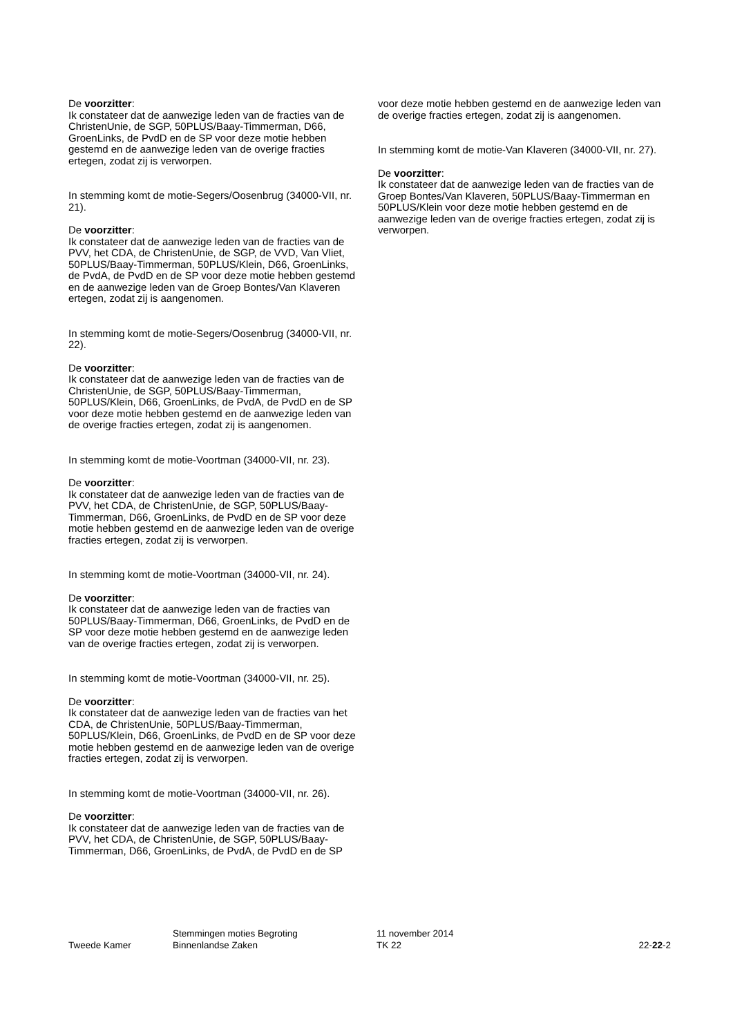De voorzitter:
Ik constateer dat de aanwezige leden van de fracties van de ChristenUnie, de SGP, 50PLUS/Baay-Timmerman, D66, GroenLinks, de PvdD en de SP voor deze motie hebben gestemd en de aanwezige leden van de overige fracties ertegen, zodat zij is verworpen.
In stemming komt de motie-Segers/Oosenbrug (34000-VII, nr. 21).
De voorzitter:
Ik constateer dat de aanwezige leden van de fracties van de PVV, het CDA, de ChristenUnie, de SGP, de VVD, Van Vliet, 50PLUS/Baay-Timmerman, 50PLUS/Klein, D66, GroenLinks, de PvdA, de PvdD en de SP voor deze motie hebben gestemd en de aanwezige leden van de Groep Bontes/Van Klaveren ertegen, zodat zij is aangenomen.
In stemming komt de motie-Segers/Oosenbrug (34000-VII, nr. 22).
De voorzitter:
Ik constateer dat de aanwezige leden van de fracties van de ChristenUnie, de SGP, 50PLUS/Baay-Timmerman, 50PLUS/Klein, D66, GroenLinks, de PvdA, de PvdD en de SP voor deze motie hebben gestemd en de aanwezige leden van de overige fracties ertegen, zodat zij is aangenomen.
In stemming komt de motie-Voortman (34000-VII, nr. 23).
De voorzitter:
Ik constateer dat de aanwezige leden van de fracties van de PVV, het CDA, de ChristenUnie, de SGP, 50PLUS/Baay-Timmerman, D66, GroenLinks, de PvdD en de SP voor deze motie hebben gestemd en de aanwezige leden van de overige fracties ertegen, zodat zij is verworpen.
In stemming komt de motie-Voortman (34000-VII, nr. 24).
De voorzitter:
Ik constateer dat de aanwezige leden van de fracties van 50PLUS/Baay-Timmerman, D66, GroenLinks, de PvdD en de SP voor deze motie hebben gestemd en de aanwezige leden van de overige fracties ertegen, zodat zij is verworpen.
In stemming komt de motie-Voortman (34000-VII, nr. 25).
De voorzitter:
Ik constateer dat de aanwezige leden van de fracties van het CDA, de ChristenUnie, 50PLUS/Baay-Timmerman, 50PLUS/Klein, D66, GroenLinks, de PvdD en de SP voor deze motie hebben gestemd en de aanwezige leden van de overige fracties ertegen, zodat zij is verworpen.
In stemming komt de motie-Voortman (34000-VII, nr. 26).
De voorzitter:
Ik constateer dat de aanwezige leden van de fracties van de PVV, het CDA, de ChristenUnie, de SGP, 50PLUS/Baay-Timmerman, D66, GroenLinks, de PvdA, de PvdD en de SP
voor deze motie hebben gestemd en de aanwezige leden van de overige fracties ertegen, zodat zij is aangenomen.
In stemming komt de motie-Van Klaveren (34000-VII, nr. 27).
De voorzitter:
Ik constateer dat de aanwezige leden van de fracties van de Groep Bontes/Van Klaveren, 50PLUS/Baay-Timmerman en 50PLUS/Klein voor deze motie hebben gestemd en de aanwezige leden van de overige fracties ertegen, zodat zij is verworpen.
Tweede Kamer
Stemmingen moties Begroting
Binnenlandse Zaken
11 november 2014
TK 22
22-22-2